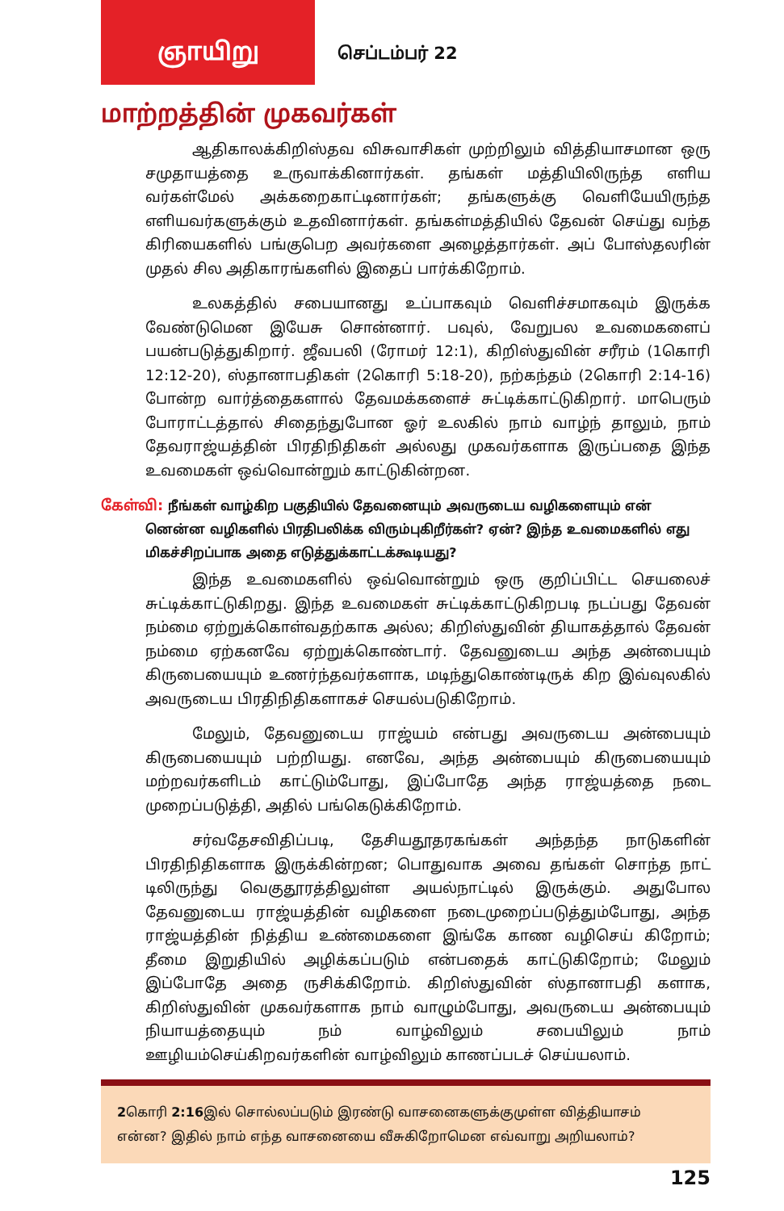ஞாயிறு
செப்டம்பர் 22
மாற்றத்தின் முகவர்கள்
ஆதிகாலக்கிறிஸ்தவ விசுவாசிகள் முற்றிலும் வித்தியாசமான ஒரு சமுதாயத்தை உருவாக்கினார்கள். தங்கள் மத்தியிலிருந்த எளிய வர்கள்மேல் அக்கறைகாட்டினார்கள்; தங்களுக்கு வெளியேயிருந்த எளியவர்களுக்கும் உதவினார்கள். தங்கள்மத்தியில் தேவன் செய்து வந்த கிரியைகளில் பங்குபெற அவர்களை அழைத்தார்கள். அப் போஸ்தலரின் முதல் சில அதிகாரங்களில் இதைப் பார்க்கிறோம்.
உலகத்தில் சபையானது உப்பாகவும் வெளிச்சமாகவும் இருக்க வேண்டுமென இயேசு சொன்னார். பவுல், வேறுபல உவமைகளைப் பயன்படுத்துகிறார். ஜீவபலி (ரோமர் 12:1), கிறிஸ்துவின் சரீரம் (1கொரி 12:12-20), ஸ்தானாபதிகள் (2கொரி 5:18-20), நற்கந்தம் (2கொரி 2:14-16) போன்ற வார்த்தைகளால் தேவமக்களைச் சுட்டிக்காட்டுகிறார். மாபெரும் போராட்டத்தால் சிதைந்துபோன ஓர் உலகில் நாம் வாழ்ந் தாலும், நாம் தேவராஜ்யத்தின் பிரதிநிதிகள் அல்லது முகவர்களாக இருப்பதை இந்த உவமைகள் ஒவ்வொன்றும் காட்டுகின்றன.
கேள்வி: நீங்கள் வாழ்கிற பகுதியில் தேவனையும் அவருடைய வழிகளையும் என் னென்ன வழிகளில் பிரதிபலிக்க விரும்புகிறீர்கள்? ஏன்? இந்த உவமைகளில் எது மிகச்சிறப்பாக அதை எடுத்துக்காட்டக்கூடியது?
இந்த உவமைகளில் ஒவ்வொன்றும் ஒரு குறிப்பிட்ட செயலைச் சுட்டிக்காட்டுகிறது. இந்த உவமைகள் சுட்டிக்காட்டுகிறபடி நடப்பது தேவன் நம்மை ஏற்றுக்கொள்வதற்காக அல்ல; கிறிஸ்துவின் தியாகத்தால் தேவன் நம்மை ஏற்கனவே ஏற்றுக்கொண்டார். தேவனுடைய அந்த அன்பையும் கிருபையையும் உணர்ந்தவர்களாக, மடிந்துகொண்டிருக் கிற இவ்வுலகில் அவருடைய பிரதிநிதிகளாகச் செயல்படுகிறோம்.
மேலும், தேவனுடைய ராஜ்யம் என்பது அவருடைய அன்பையும் கிருபையையும் பற்றியது. எனவே, அந்த அன்பையும் கிருபையையும் மற்றவர்களிடம் காட்டும்போது, இப்போதே அந்த ராஜ்யத்தை நடை முறைப்படுத்தி, அதில் பங்கெடுக்கிறோம்.
சர்வதேசவிதிப்படி, தேசியதூதரகங்கள் அந்தந்த நாடுகளின் பிரதிநிதிகளாக இருக்கின்றன; பொதுவாக அவை தங்கள் சொந்த நாட் டிலிருந்து வெகுதூரத்திலுள்ள அயல்நாட்டில் இருக்கும். அதுபோல தேவனுடைய ராஜ்யத்தின் வழிகளை நடைமுறைப்படுத்தும்போது, அந்த ராஜ்யத்தின் நித்திய உண்மைகளை இங்கே காண வழிசெய் கிறோம்; தீமை இறுதியில் அழிக்கப்படும் என்பதைக் காட்டுகிறோம்; மேலும் இப்போதே அதை ருசிக்கிறோம். கிறிஸ்துவின் ஸ்தானாபதி களாக, கிறிஸ்துவின் முகவர்களாக நாம் வாழும்போது, அவருடைய அன்பையும் நியாயத்தையும் நம் வாழ்விலும் சபையிலும் நாம் ஊழியம்செய்கிறவர்களின் வாழ்விலும் காணப்படச் செய்யலாம்.
2கொரி 2:16இல் சொல்லப்படும் இரண்டு வாசனைகளுக்குமுள்ள வித்தியாசம் என்ன? இதில் நாம் எந்த வாசனையை வீசுகிறோமென எவ்வாறு அறியலாம்?
125